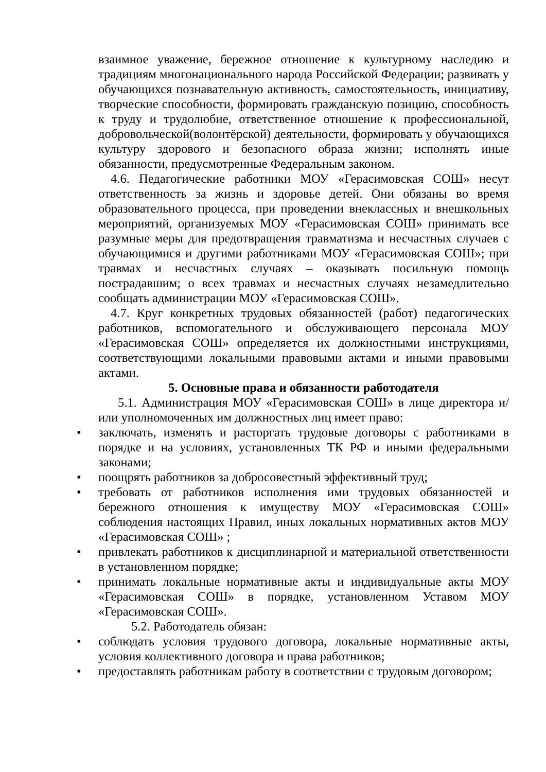взаимное уважение, бережное отношение к культурному наследию и традициям многонационального народа Российской Федерации; развивать у обучающихся познавательную активность, самостоятельность, инициативу, творческие способности, формировать гражданскую позицию, способность к труду и трудолюбие, ответственное отношение к профессиональной, добровольческой(волонтёрской) деятельности, формировать у обучающихся культуру здорового и безопасного образа жизни; исполнять иные обязанности, предусмотренные Федеральным законом.
4.6. Педагогические работники МОУ «Герасимовская СОШ» несут ответственность за жизнь и здоровье детей. Они обязаны во время образовательного процесса, при проведении внеклассных и внешкольных мероприятий, организуемых МОУ «Герасимовская СОШ» принимать все разумные меры для предотвращения травматизма и несчастных случаев с обучающимися и другими работниками МОУ «Герасимовская СОШ»; при травмах и несчастных случаях – оказывать посильную помощь пострадавшим; о всех травмах и несчастных случаях незамедлительно сообщать администрации МОУ «Герасимовская СОШ».
4.7. Круг конкретных трудовых обязанностей (работ) педагогических работников, вспомогательного и обслуживающего персонала МОУ «Герасимовская СОШ» определяется их должностными инструкциями, соответствующими локальными правовыми актами и иными правовыми актами.
5. Основные права и обязанности работодателя
5.1. Администрация МОУ «Герасимовская СОШ» в лице директора и/или уполномоченных им должностных лиц имеет право:
• заключать, изменять и расторгать трудовые договоры с работниками в порядке и на условиях, установленных ТК РФ и иными федеральными законами;
• поощрять работников за добросовестный эффективный труд;
• требовать от работников исполнения ими трудовых обязанностей и бережного отношения к имуществу МОУ «Герасимовская СОШ» соблюдения настоящих Правил, иных локальных нормативных актов МОУ «Герасимовская СОШ» ;
• привлекать работников к дисциплинарной и материальной ответственности в установленном порядке;
• принимать локальные нормативные акты и индивидуальные акты МОУ «Герасимовская СОШ» в порядке, установленном Уставом МОУ «Герасимовская СОШ».
5.2. Работодатель обязан:
• соблюдать условия трудового договора, локальные нормативные акты, условия коллективного договора и права работников;
• предоставлять работникам работу в соответствии с трудовым договором;